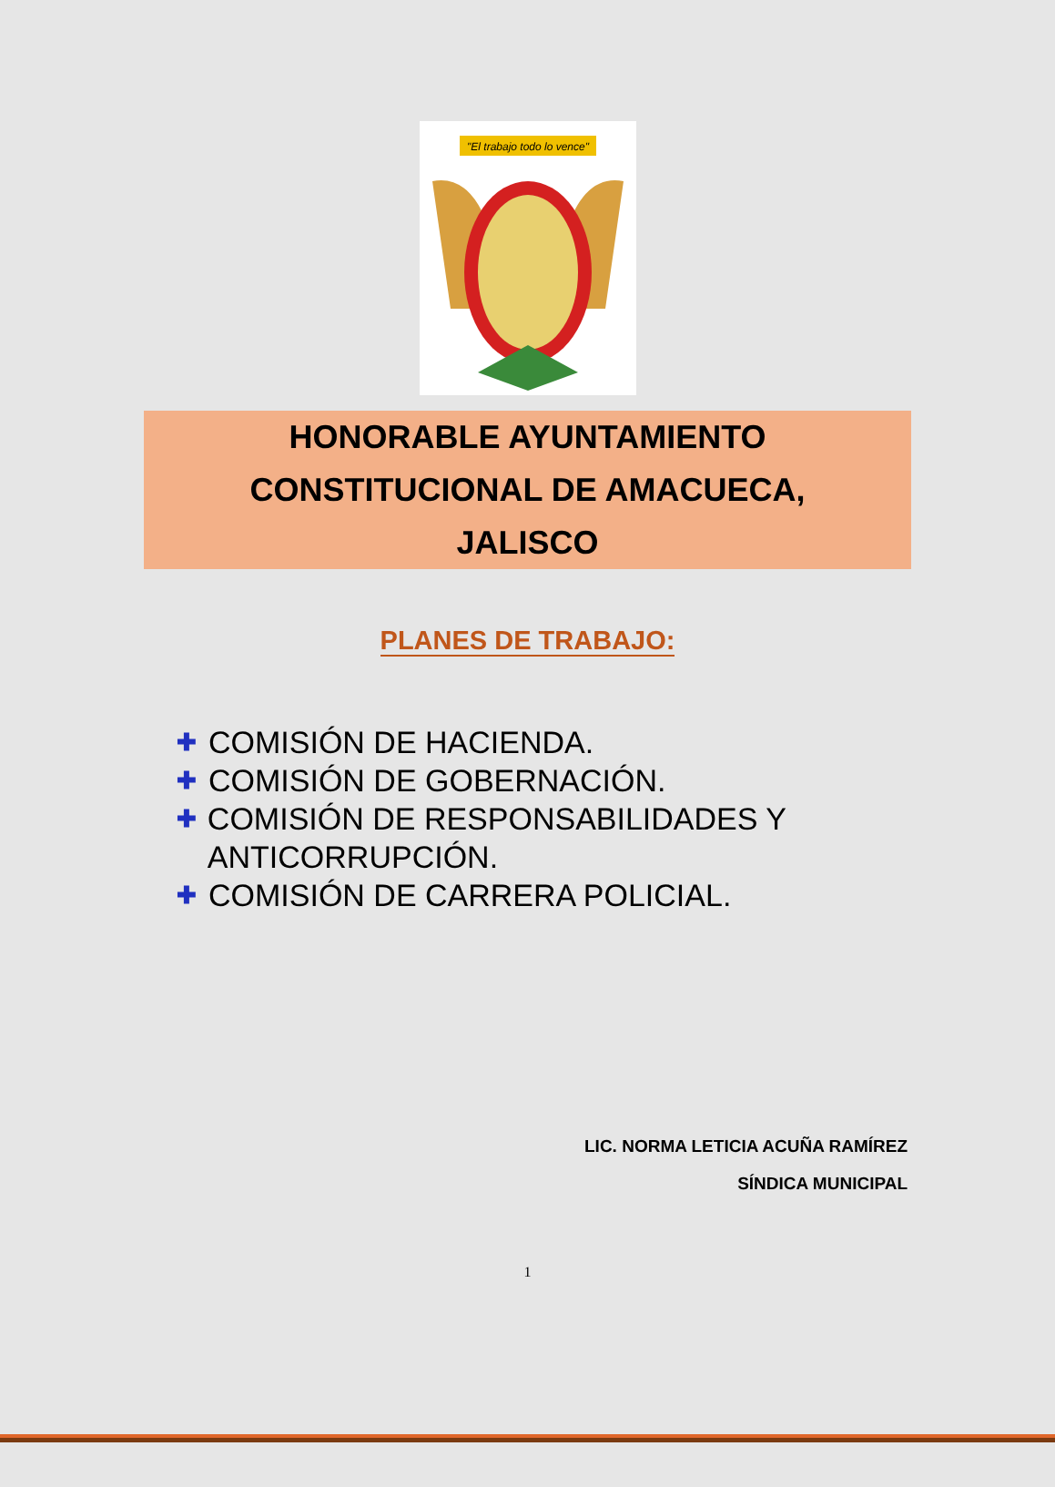"El trabajo todo lo vence"
HONORABLE AYUNTAMIENTO
CONSTITUCIONAL DE AMACUECA,
JALISCO
PLANES DE TRABAJO:
✚ COMISIÓN DE HACIENDA.
✚ COMISIÓN DE GOBERNACIÓN.
✚ COMISIÓN DE RESPONSABILIDADES Y ANTICORRUPCIÓN.
✚ COMISIÓN DE CARRERA POLICIAL.
LIC. NORMA LETICIA ACUÑA RAMÍREZ
SÍNDICA MUNICIPAL
1